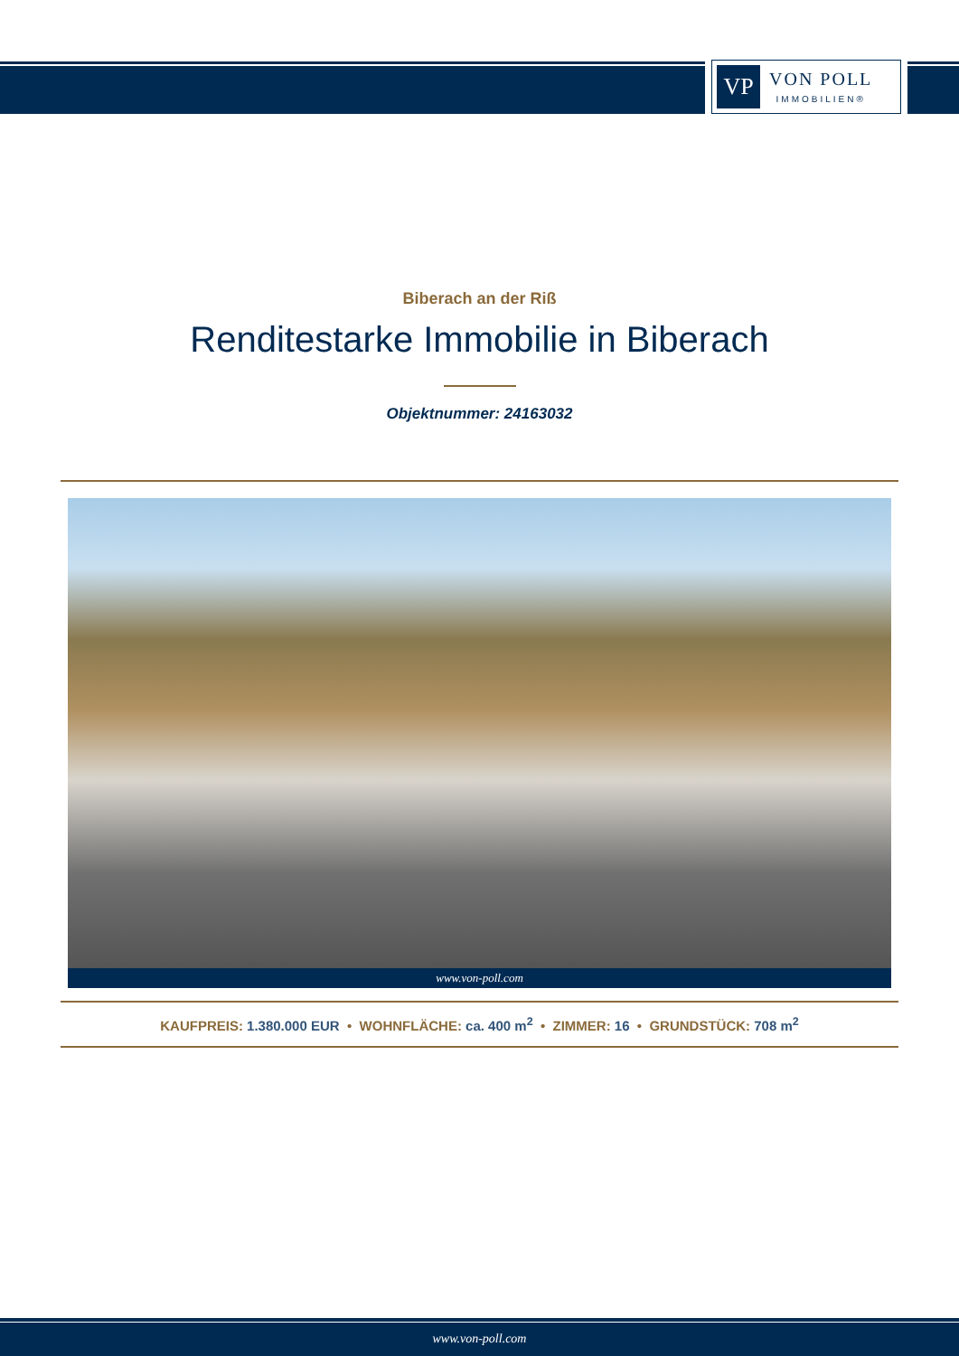VP
VON POLL
IMMOBILIEN®
Biberach an der Riß
Renditestarke Immobilie in Biberach
Objektnummer: 24163032
www.von-poll.com
KAUFPREIS: 1.380.000 EUR • WOHNFLÄCHE: ca. 400 m<sup>2</sup> • ZIMMER: 16 • GRUNDSTÜCK: 708 m<sup>2</sup>
www.von-poll.com